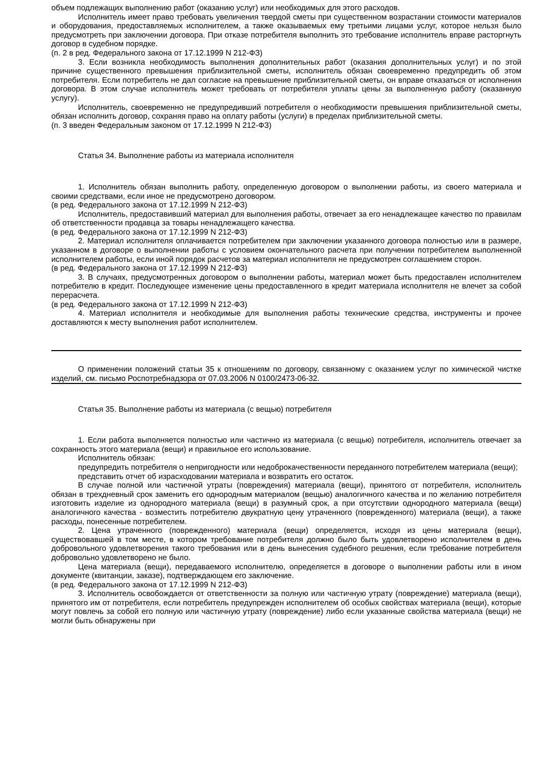объем подлежащих выполнению работ (оказанию услуг) или необходимых для этого расходов.
Исполнитель имеет право требовать увеличения твердой сметы при существенном возрастании стоимости материалов и оборудования, предоставляемых исполнителем, а также оказываемых ему третьими лицами услуг, которое нельзя было предусмотреть при заключении договора. При отказе потребителя выполнить это требование исполнитель вправе расторгнуть договор в судебном порядке.
(п. 2 в ред. Федерального закона от 17.12.1999 N 212-ФЗ)
3. Если возникла необходимость выполнения дополнительных работ (оказания дополнительных услуг) и по этой причине существенного превышения приблизительной сметы, исполнитель обязан своевременно предупредить об этом потребителя. Если потребитель не дал согласие на превышение приблизительной сметы, он вправе отказаться от исполнения договора. В этом случае исполнитель может требовать от потребителя уплаты цены за выполненную работу (оказанную услугу).
Исполнитель, своевременно не предупредивший потребителя о необходимости превышения приблизительной сметы, обязан исполнить договор, сохраняя право на оплату работы (услуги) в пределах приблизительной сметы.
(п. 3 введен Федеральным законом от 17.12.1999 N 212-ФЗ)
Статья 34. Выполнение работы из материала исполнителя
1. Исполнитель обязан выполнить работу, определенную договором о выполнении работы, из своего материала и своими средствами, если иное не предусмотрено договором.
(в ред. Федерального закона от 17.12.1999 N 212-ФЗ)
Исполнитель, предоставивший материал для выполнения работы, отвечает за его ненадлежащее качество по правилам об ответственности продавца за товары ненадлежащего качества.
(в ред. Федерального закона от 17.12.1999 N 212-ФЗ)
2. Материал исполнителя оплачивается потребителем при заключении указанного договора полностью или в размере, указанном в договоре о выполнении работы с условием окончательного расчета при получении потребителем выполненной исполнителем работы, если иной порядок расчетов за материал исполнителя не предусмотрен соглашением сторон.
(в ред. Федерального закона от 17.12.1999 N 212-ФЗ)
3. В случаях, предусмотренных договором о выполнении работы, материал может быть предоставлен исполнителем потребителю в кредит. Последующее изменение цены предоставленного в кредит материала исполнителя не влечет за собой перерасчета.
(в ред. Федерального закона от 17.12.1999 N 212-ФЗ)
4. Материал исполнителя и необходимые для выполнения работы технические средства, инструменты и прочее доставляются к месту выполнения работ исполнителем.
О применении положений статьи 35 к отношениям по договору, связанному с оказанием услуг по химической чистке изделий, см. письмо Роспотребнадзора от 07.03.2006 N 0100/2473-06-32.
Статья 35. Выполнение работы из материала (с вещью) потребителя
1. Если работа выполняется полностью или частично из материала (с вещью) потребителя, исполнитель отвечает за сохранность этого материала (вещи) и правильное его использование.
Исполнитель обязан:
предупредить потребителя о непригодности или недоброкачественности переданного потребителем материала (вещи);
представить отчет об израсходовании материала и возвратить его остаток.
В случае полной или частичной утраты (повреждения) материала (вещи), принятого от потребителя, исполнитель обязан в трехдневный срок заменить его однородным материалом (вещью) аналогичного качества и по желанию потребителя изготовить изделие из однородного материала (вещи) в разумный срок, а при отсутствии однородного материала (вещи) аналогичного качества - возместить потребителю двукратную цену утраченного (поврежденного) материала (вещи), а также расходы, понесенные потребителем.
2. Цена утраченного (поврежденного) материала (вещи) определяется, исходя из цены материала (вещи), существовавшей в том месте, в котором требование потребителя должно было быть удовлетворено исполнителем в день добровольного удовлетворения такого требования или в день вынесения судебного решения, если требование потребителя добровольно удовлетворено не было.
Цена материала (вещи), передаваемого исполнителю, определяется в договоре о выполнении работы или в ином документе (квитанции, заказе), подтверждающем его заключение.
(в ред. Федерального закона от 17.12.1999 N 212-ФЗ)
3. Исполнитель освобождается от ответственности за полную или частичную утрату (повреждение) материала (вещи), принятого им от потребителя, если потребитель предупрежден исполнителем об особых свойствах материала (вещи), которые могут повлечь за собой его полную или частичную утрату (повреждение) либо если указанные свойства материала (вещи) не могли быть обнаружены при